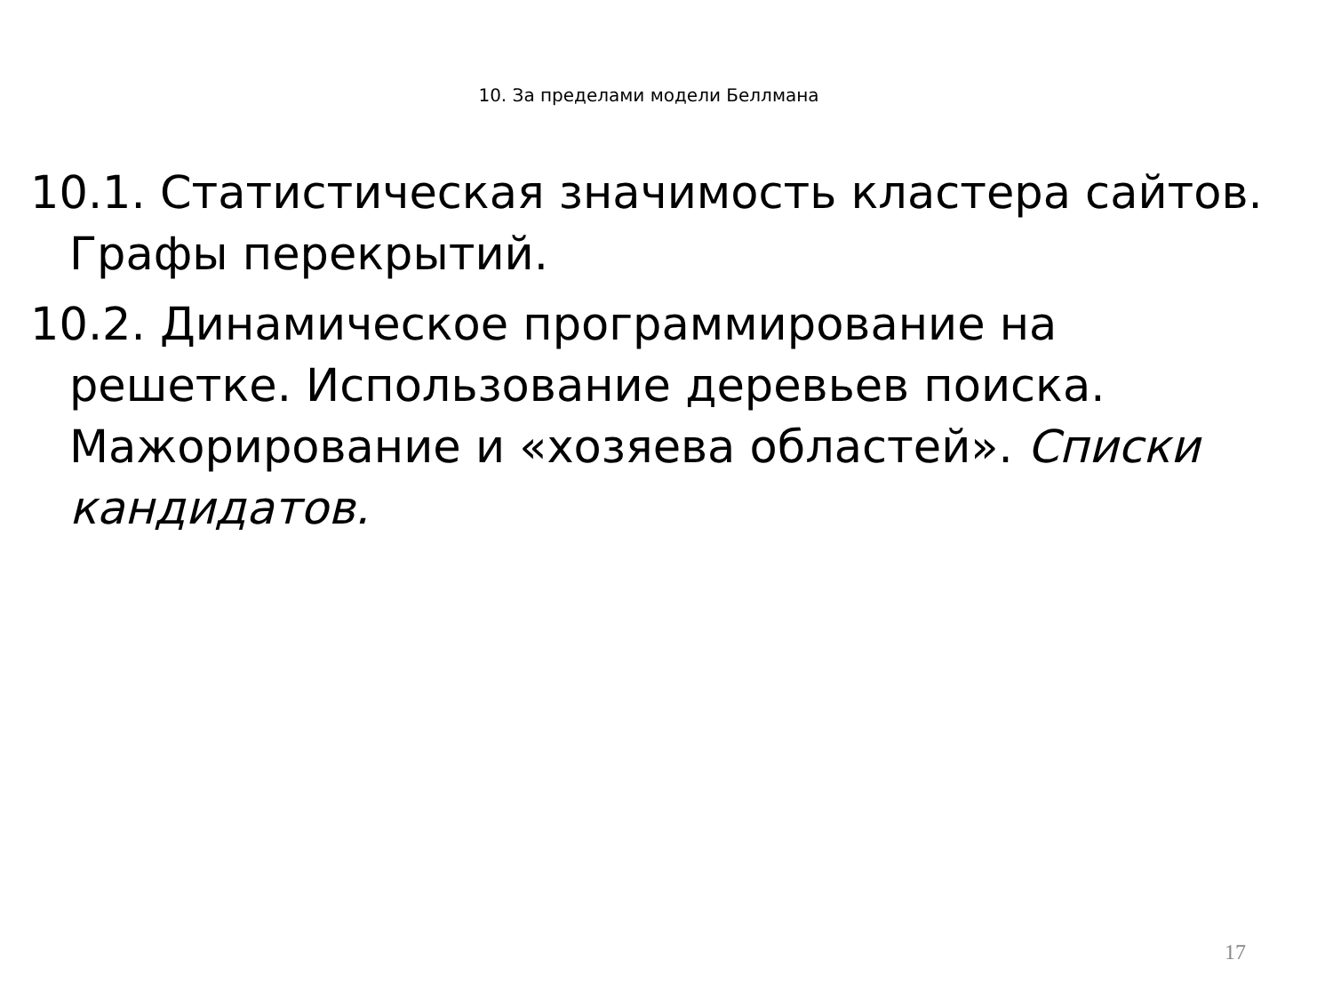10. За пределами модели Беллмана
10.1. Статистическая значимость кластера сайтов. Графы перекрытий.
10.2. Динамическое программирование на решетке. Использование деревьев поиска. Мажорирование и «хозяева областей». Списки кандидатов.
17